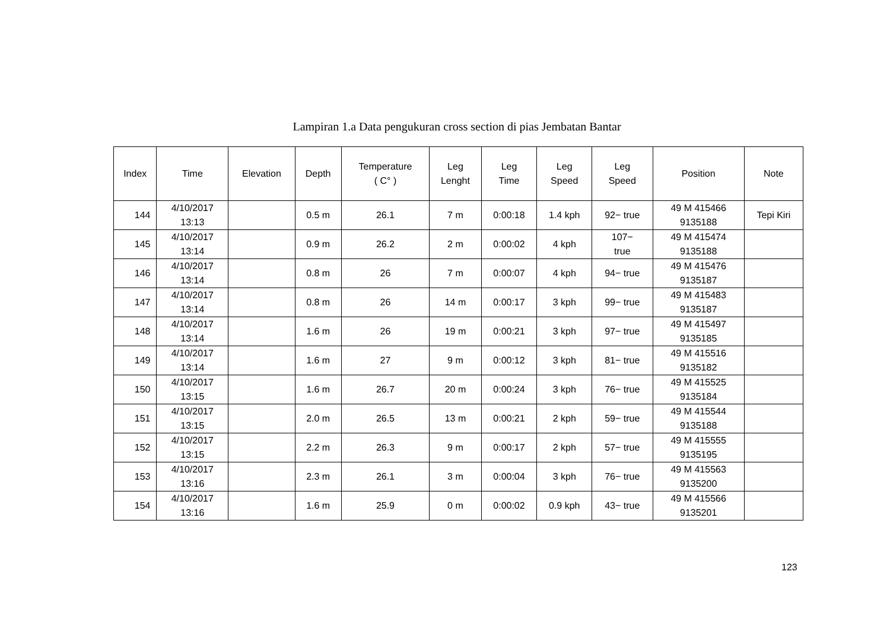Lampiran 1.a Data pengukuran cross section di pias Jembatan Bantar
| Index | Time | Elevation | Depth | Temperature ( C° ) | Leg Lenght | Leg Time | Leg Speed | Leg Speed | Position | Note |
| --- | --- | --- | --- | --- | --- | --- | --- | --- | --- | --- |
| 144 | 4/10/2017 13:13 | | 0.5 m | 26.1 | 7 m | 0:00:18 | 1.4 kph | 92− true | 49 M 415466 9135188 | Tepi Kiri |
| 145 | 4/10/2017 13:14 | | 0.9 m | 26.2 | 2 m | 0:00:02 | 4 kph | 107− true | 49 M 415474 9135188 | |
| 146 | 4/10/2017 13:14 | | 0.8 m | 26 | 7 m | 0:00:07 | 4 kph | 94− true | 49 M 415476 9135187 | |
| 147 | 4/10/2017 13:14 | | 0.8 m | 26 | 14 m | 0:00:17 | 3 kph | 99− true | 49 M 415483 9135187 | |
| 148 | 4/10/2017 13:14 | | 1.6 m | 26 | 19 m | 0:00:21 | 3 kph | 97− true | 49 M 415497 9135185 | |
| 149 | 4/10/2017 13:14 | | 1.6 m | 27 | 9 m | 0:00:12 | 3 kph | 81− true | 49 M 415516 9135182 | |
| 150 | 4/10/2017 13:15 | | 1.6 m | 26.7 | 20 m | 0:00:24 | 3 kph | 76− true | 49 M 415525 9135184 | |
| 151 | 4/10/2017 13:15 | | 2.0 m | 26.5 | 13 m | 0:00:21 | 2 kph | 59− true | 49 M 415544 9135188 | |
| 152 | 4/10/2017 13:15 | | 2.2 m | 26.3 | 9 m | 0:00:17 | 2 kph | 57− true | 49 M 415555 9135195 | |
| 153 | 4/10/2017 13:16 | | 2.3 m | 26.1 | 3 m | 0:00:04 | 3 kph | 76− true | 49 M 415563 9135200 | |
| 154 | 4/10/2017 13:16 | | 1.6 m | 25.9 | 0 m | 0:00:02 | 0.9 kph | 43− true | 49 M 415566 9135201 | |
123